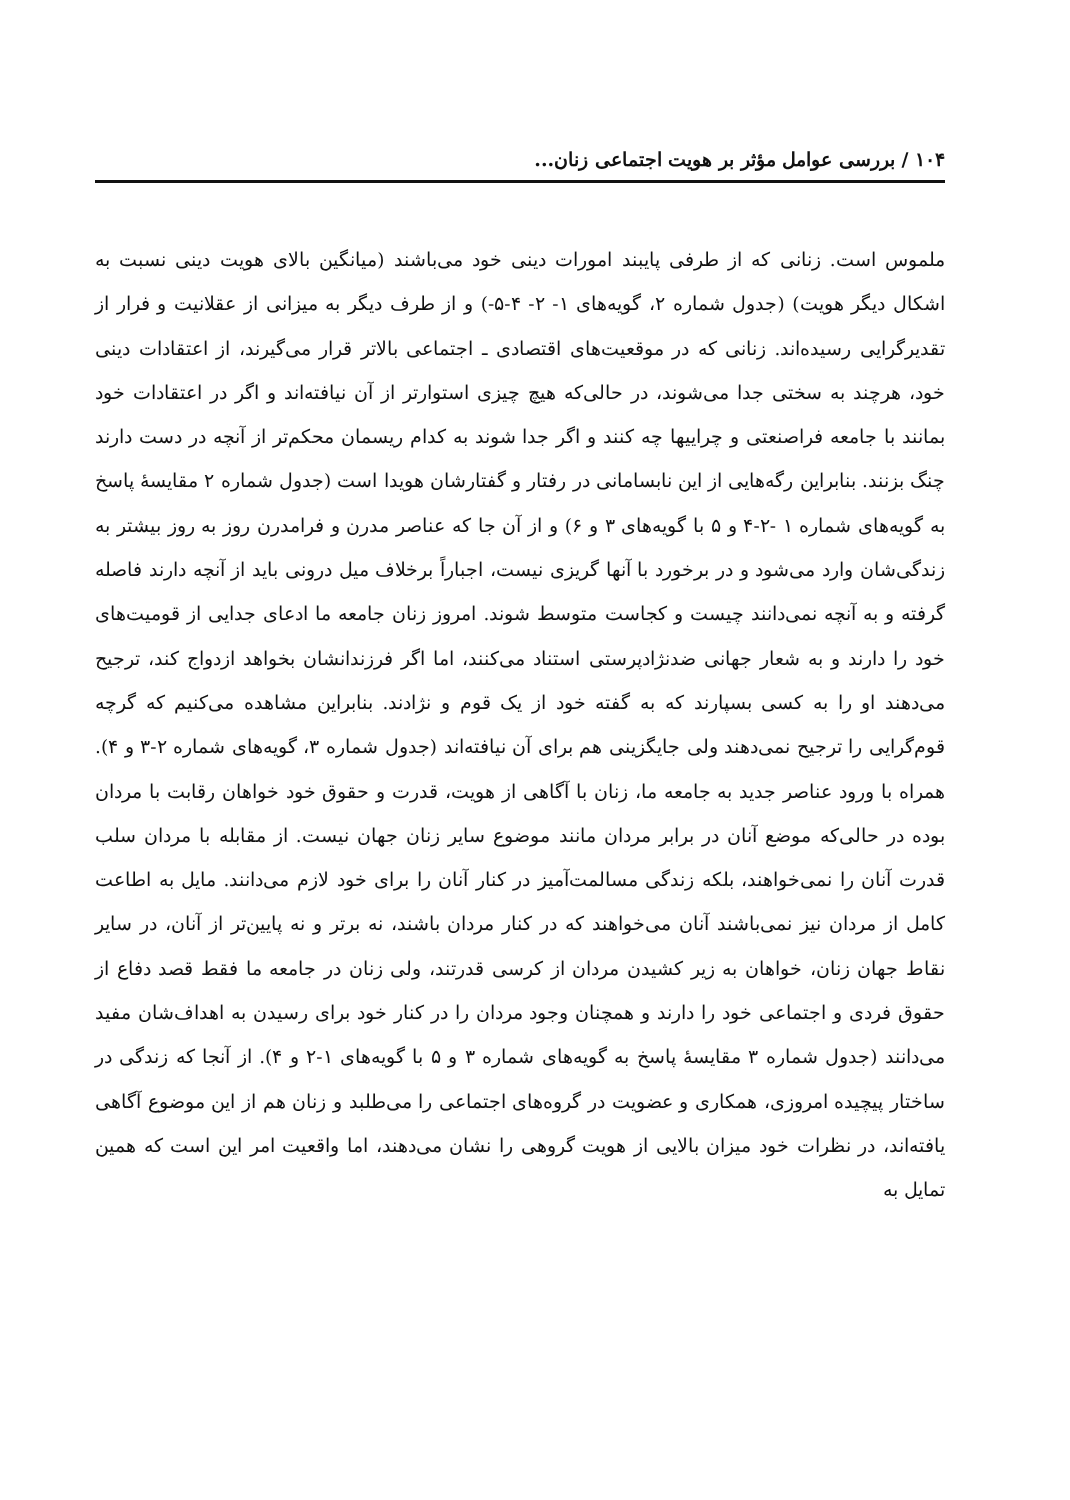۱۰۴ / بررسی عوامل مؤثر بر هویت اجتماعی زنان...
ملموس است. زنانی که از طرفی پایبند امورات دینی خود می‌باشند (میانگین بالای هویت دینی نسبت به اشکال دیگر هویت) (جدول شماره ۲، گویه‌های ۱- ۲- ۴-۵-) و از طرف دیگر به میزانی از عقلانیت و فرار از تقدیرگرایی رسیده‌اند. زنانی که در موقعیت‌های اقتصادی ـ اجتماعی بالاتر قرار می‌گیرند، از اعتقادات دینی خود، هرچند به سختی جدا می‌شوند، در حالی‌که هیچ چیزی استوارتر از آن نیافته‌اند و اگر در اعتقادات خود بمانند با جامعه فراصنعتی و چراییها چه کنند و اگر جدا شوند به کدام ریسمان محکم‌تر از آنچه در دست دارند چنگ بزنند. بنابراین رگه‌هایی از این نابسامانی در رفتار و گفتارشان هویدا است (جدول شماره ۲ مقایسهٔ پاسخ به گویه‌های شماره ۱ -۲-۴ و ۵ با گویه‌های ۳ و ۶) و از آن جا که عناصر مدرن و فرامدرن روز به روز بیشتر به زندگی‌شان وارد می‌شود و در برخورد با آنها گریزی نیست، اجباراً برخلاف میل درونی باید از آنچه دارند فاصله گرفته و به آنچه نمی‌دانند چیست و کجاست متوسط شوند. امروز زنان جامعه ما ادعای جدایی از قومیت‌های خود را دارند و به شعار جهانی ضدنژادپرستی استناد می‌کنند، اما اگر فرزندانشان بخواهد ازدواج کند، ترجیح می‌دهند او را به کسی بسپارند که به گفته خود از یک قوم و نژادند. بنابراین مشاهده می‌کنیم که گرچه قوم‌گرایی را ترجیح نمی‌دهند ولی جایگزینی هم برای آن نیافته‌اند (جدول شماره ۳، گویه‌های شماره ۲-۳ و ۴). همراه با ورود عناصر جدید به جامعه ما، زنان با آگاهی از هویت، قدرت و حقوق خود خواهان رقابت با مردان بوده در حالی‌که موضع آنان در برابر مردان مانند موضوع سایر زنان جهان نیست. از مقابله با مردان سلب قدرت آنان را نمی‌خواهند، بلکه زندگی مسالمت‌آمیز در کنار آنان را برای خود لازم می‌دانند. مایل به اطاعت کامل از مردان نیز نمی‌باشند آنان می‌خواهند که در کنار مردان باشند، نه برتر و نه پایین‌تر از آنان، در سایر نقاط جهان زنان، خواهان به زیر کشیدن مردان از کرسی قدرتند، ولی زنان در جامعه ما فقط قصد دفاع از حقوق فردی و اجتماعی خود را دارند و همچنان وجود مردان را در کنار خود برای رسیدن به اهداف‌شان مفید می‌دانند (جدول شماره ۳ مقایسهٔ پاسخ به گویه‌های شماره ۳ و ۵ با گویه‌های ۱-۲ و ۴). از آنجا که زندگی در ساختار پیچیده امروزی، همکاری و عضویت در گروه‌های اجتماعی را می‌طلبد و زنان هم از این موضوع آگاهی یافته‌اند، در نظرات خود میزان بالایی از هویت گروهی را نشان می‌دهند، اما واقعیت امر این است که همین تمایل به